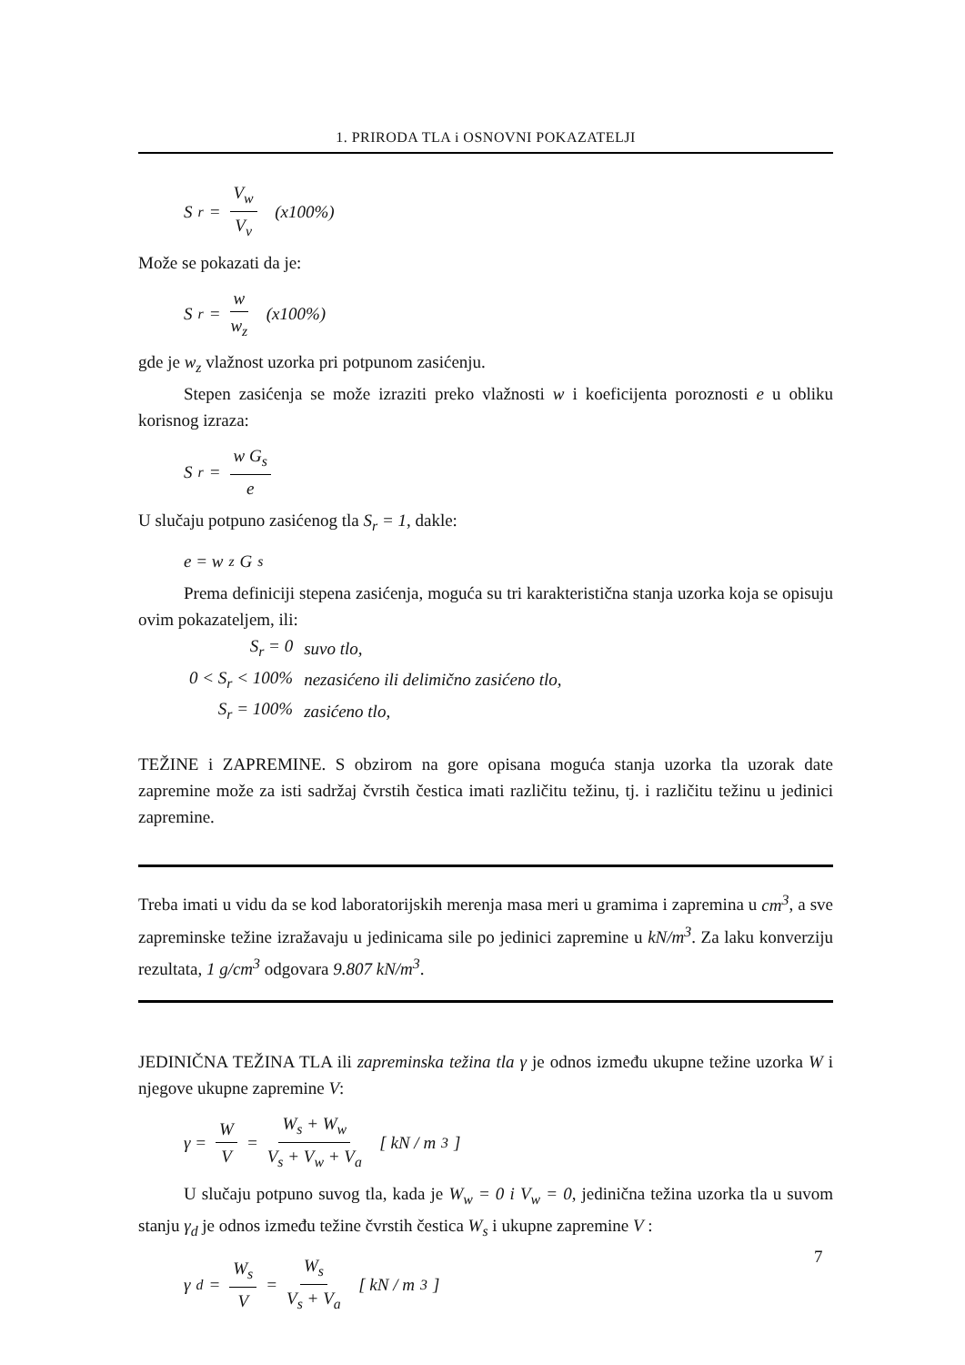1. PRIRODA TLA i OSNOVNI POKAZATELJI
S<sub>r</sub> = V<sub>w</sub> V<sub>v</sub> (x100%)
Može se pokazati da je:
S<sub>r</sub> = w w<sub>z</sub> (x100%)
gde je w<sub>z</sub> vlažnost uzorka pri potpunom zasićenju.
Stepen zasićenja se može izraziti preko vlažnosti w i koeficijenta poroznosti e u obliku korisnog izraza:
S<sub>r</sub> = w G<sub>s</sub> e
U slučaju potpuno zasićenog tla S<sub>r</sub> = 1, dakle:
e = w<sub>z</sub> G<sub>s</sub>
Prema definiciji stepena zasićenja, moguća su tri karakteristična stanja uzorka koja se opisuju ovim pokazateljem, ili:
| S<sub>r</sub> = 0 | suvo tlo, |
| 0 < S<sub>r</sub> < 100% | nezasićeno ili delimično zasićeno tlo, |
| S<sub>r</sub> = 100% | zasićeno tlo, |
TEŽINE i ZAPREMINE. S obzirom na gore opisana moguća stanja uzorka tla uzorak date zapremine može za isti sadržaj čvrstih čestica imati različitu težinu, tj. i različitu težinu u jedinici zapremine.
Treba imati u vidu da se kod laboratorijskih merenja masa meri u gramima i zapremina u cm<sup>3</sup>, a sve zapreminske težine izražavaju u jedinicama sile po jedinici zapremine u kN/m<sup>3</sup>. Za laku konverziju rezultata, 1 g/cm<sup>3</sup> odgovara 9.807 kN/m<sup>3</sup>.
JEDINIČNA TEŽINA TLA ili zapreminska težina tla γ je odnos između ukupne težine uzorka W i njegove ukupne zapremine V:
γ = W V = W<sub>s</sub> + W<sub>w</sub> V<sub>s</sub> + V<sub>w</sub> + V<sub>a</sub> [ kN / m<sup>3</sup> ]
U slučaju potpuno suvog tla, kada je W<sub>w</sub> = 0 i V<sub>w</sub> = 0, jedinična težina uzorka tla u suvom stanju γ<sub>d</sub> je odnos između težine čvrstih čestica W<sub>s</sub> i ukupne zapremine V :
γ<sub>d</sub> = W<sub>s</sub> V = W<sub>s</sub> V<sub>s</sub> + V<sub>a</sub> [ kN / m<sup>3</sup> ]
7